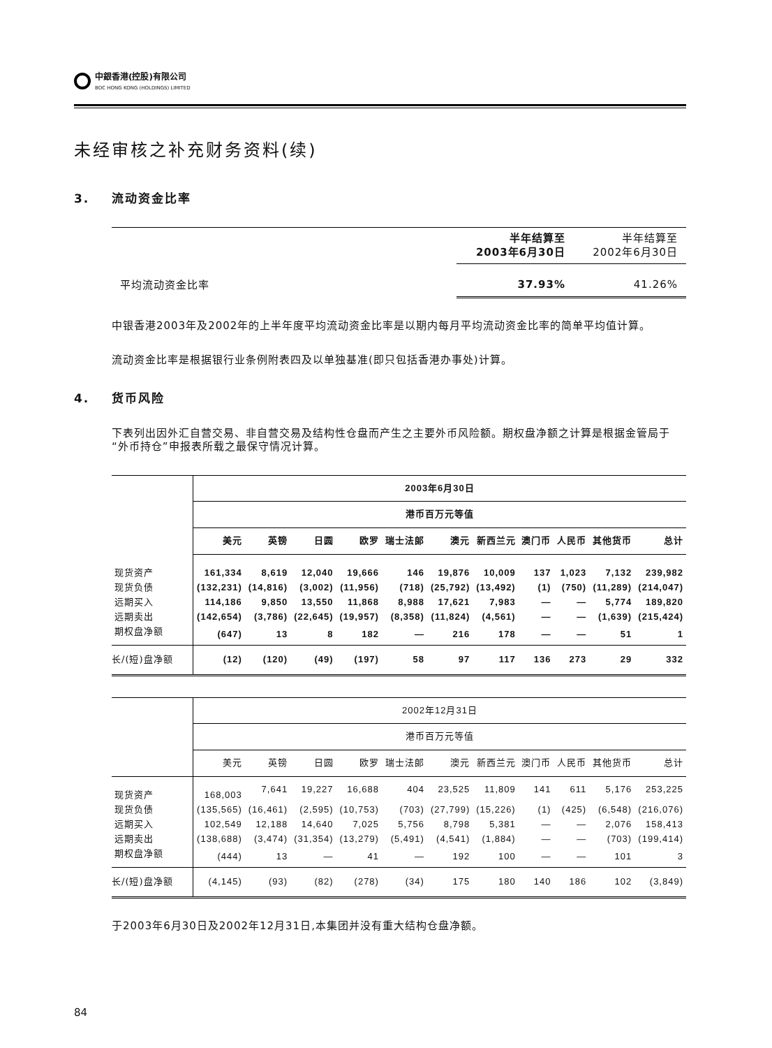中銀香港(控股)有限公司
BOC HONG KONG (HOLDINGS) LIMITED
未经审核之补充财务资料(续)
3. 流动资金比率
| | 半年结算至 2003年6月30日 | 半年结算至 2002年6月30日 |
| 平均流动资金比率 | 37.93% | 41.26% |
中银香港2003年及2002年的上半年度平均流动资金比率是以期内每月平均流动资金比率的简单平均值计算。
流动资金比率是根据银行业条例附表四及以单独基准(即只包括香港办事处)计算。
4. 货币风险
下表列出因外汇自营交易、非自营交易及结构性仓盘而产生之主要外币风险额。期权盘净额之计算是根据金管局于“外币持仓”申报表所载之最保守情况计算。
| | 2003年6月30日 | | | | | | | | | | |
| | 港币百万元等值 | | | | | | | | | | |
| | 美元 | 英镑 | 日圆 | 欧罗 | 瑞士法郎 | 澳元 | 新西兰元 | 澳门币 | 人民币 | 其他货币 | 总计 |
| 现货资产 | 161,334 | 8,619 | 12,040 | 19,666 | 146 | 19,876 | 10,009 | 137 | 1,023 | 7,132 | 239,982 |
| 现货负债 | (132,231) | (14,816) | (3,002) | (11,956) | (718) | (25,792) | (13,492) | (1) | (750) | (11,289) | (214,047) |
| 远期买入 | 114,186 | 9,850 | 13,550 | 11,868 | 8,988 | 17,621 | 7,983 | — | — | 5,774 | 189,820 |
| 远期卖出 | (142,654) | (3,786) | (22,645) | (19,957) | (8,358) | (11,824) | (4,561) | — | — | (1,639) | (215,424) |
| 期权盘净额 | (647) | 13 | 8 | 182 | — | 216 | 178 | — | — | 51 | 1 |
| 长/(短)盘净额 | (12) | (120) | (49) | (197) | 58 | 97 | 117 | 136 | 273 | 29 | 332 |
| | 2002年12月31日 | | | | | | | | | | |
| | 港币百万元等值 | | | | | | | | | | |
| | 美元 | 英镑 | 日圆 | 欧罗 | 瑞士法郎 | 澳元 | 新西兰元 | 澳门币 | 人民币 | 其他货币 | 总计 |
| 现货资产 | 168,003 | 7,641 | 19,227 | 16,688 | 404 | 23,525 | 11,809 | 141 | 611 | 5,176 | 253,225 |
| 现货负债 | (135,565) | (16,461) | (2,595) | (10,753) | (703) | (27,799) | (15,226) | (1) | (425) | (6,548) | (216,076) |
| 远期买入 | 102,549 | 12,188 | 14,640 | 7,025 | 5,756 | 8,798 | 5,381 | — | — | 2,076 | 158,413 |
| 远期卖出 | (138,688) | (3,474) | (31,354) | (13,279) | (5,491) | (4,541) | (1,884) | — | — | (703) | (199,414) |
| 期权盘净额 | (444) | 13 | — | 41 | — | 192 | 100 | — | — | 101 | 3 |
| 长/(短)盘净额 | (4,145) | (93) | (82) | (278) | (34) | 175 | 180 | 140 | 186 | 102 | (3,849) |
于2003年6月30日及2002年12月31日,本集团并没有重大结构仓盘净额。
84